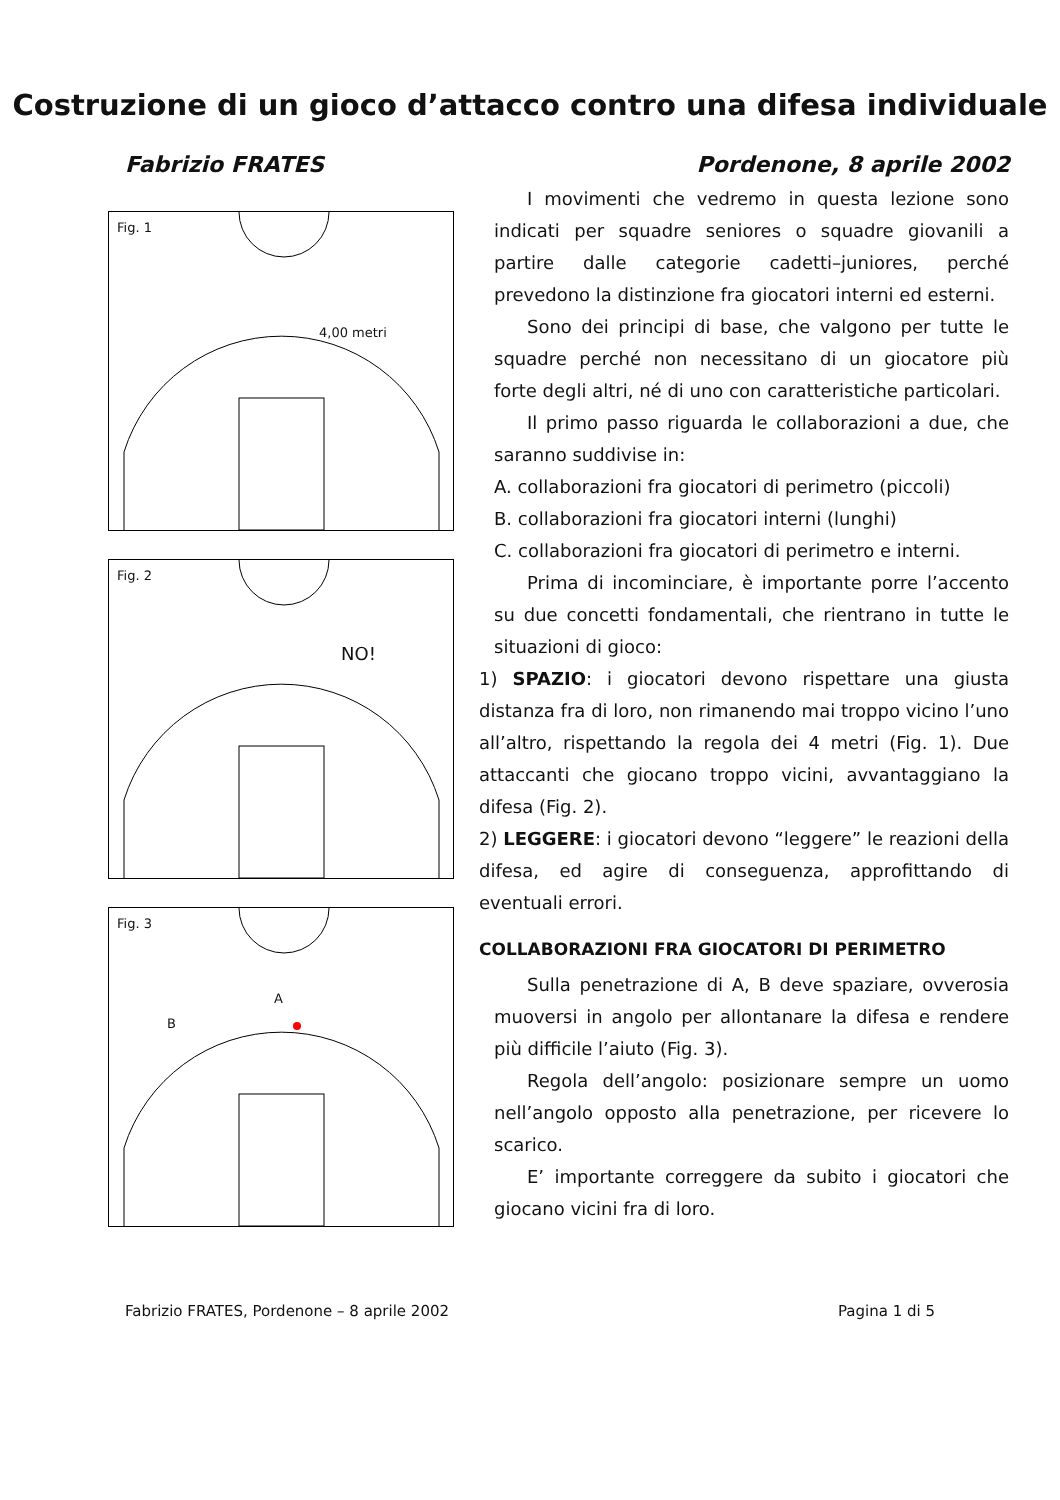Costruzione di un gioco d’attacco contro una difesa individuale
Fabrizio FRATES Pordenone, 8 aprile 2002
Fig. 1
4,00 metri
Fig. 2
NO!
Fig. 3
A
B
I movimenti che vedremo in questa lezione sono indicati per squadre seniores o squadre giovanili a partire dalle categorie cadetti–juniores, perché prevedono la distinzione fra giocatori interni ed esterni.
Sono dei principi di base, che valgono per tutte le squadre perché non necessitano di un giocatore più forte degli altri, né di uno con caratteristiche particolari.
Il primo passo riguarda le collaborazioni a due, che saranno suddivise in:
A. collaborazioni fra giocatori di perimetro (piccoli)
B. collaborazioni fra giocatori interni (lunghi)
C. collaborazioni fra giocatori di perimetro e interni.
Prima di incominciare, è importante porre l’accento su due concetti fondamentali, che rientrano in tutte le situazioni di gioco:
1) SPAZIO: i giocatori devono rispettare una giusta distanza fra di loro, non rimanendo mai troppo vicino l’uno all’altro, rispettando la regola dei 4 metri (Fig. 1). Due attaccanti che giocano troppo vicini, avvantaggiano la difesa (Fig. 2).
2) LEGGERE: i giocatori devono “leggere” le reazioni della difesa, ed agire di conseguenza, approfittando di eventuali errori.
COLLABORAZIONI FRA GIOCATORI DI PERIMETRO
Sulla penetrazione di A, B deve spaziare, ovverosia muoversi in angolo per allontanare la difesa e rendere più difficile l’aiuto (Fig. 3).
Regola dell’angolo: posizionare sempre un uomo nell’angolo opposto alla penetrazione, per ricevere lo scarico.
E’ importante correggere da subito i giocatori che giocano vicini fra di loro.
Fabrizio FRATES, Pordenone – 8 aprile 2002 Pagina 1 di 5